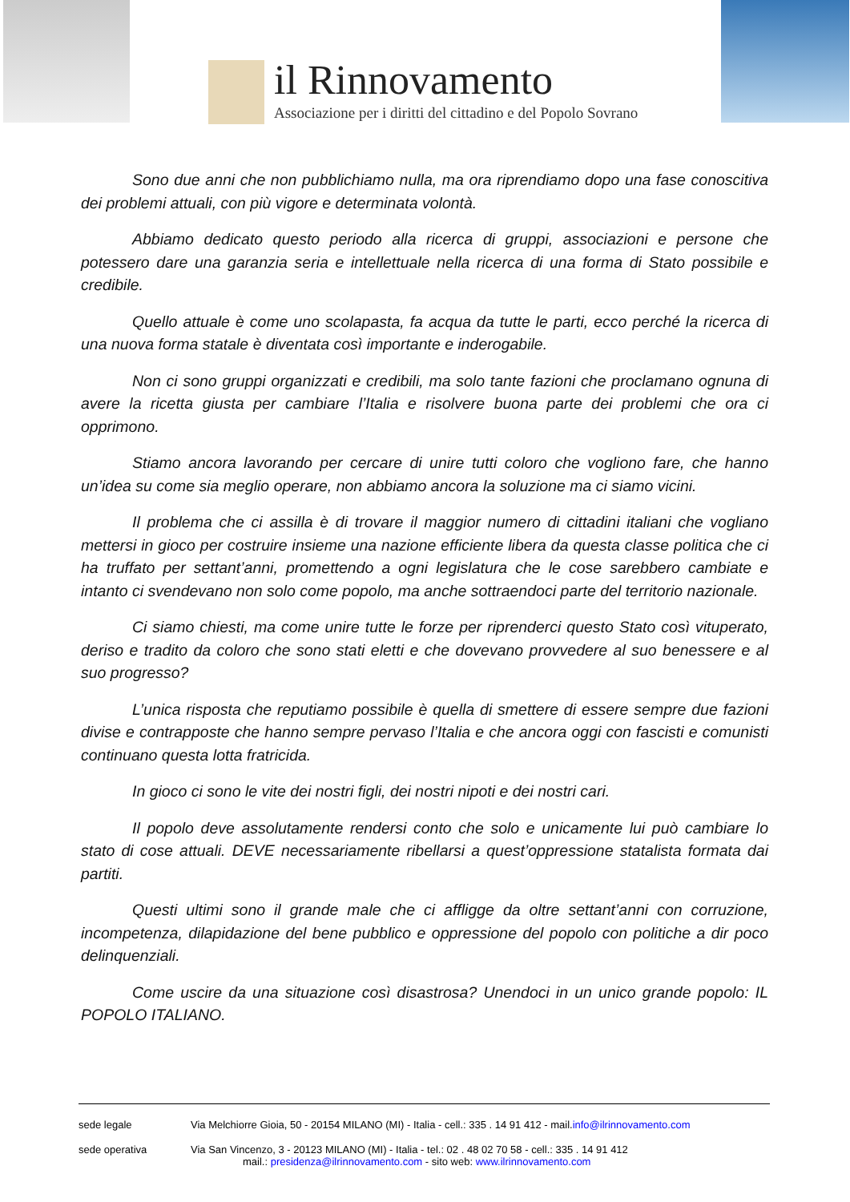il Rinnovamento
Associazione per i diritti del cittadino e del Popolo Sovrano
Sono due anni che non pubblichiamo nulla, ma ora riprendiamo dopo una fase conoscitiva dei problemi attuali, con più vigore e determinata volontà.
Abbiamo dedicato questo periodo alla ricerca di gruppi, associazioni e persone che potessero dare una garanzia seria e intellettuale nella ricerca di una forma di Stato possibile e credibile.
Quello attuale è come uno scolapasta, fa acqua da tutte le parti, ecco perché la ricerca di una nuova forma statale è diventata così importante e inderogabile.
Non ci sono gruppi organizzati e credibili, ma solo tante fazioni che proclamano ognuna di avere la ricetta giusta per cambiare l’Italia e risolvere buona parte dei problemi che ora ci opprimono.
Stiamo ancora lavorando per cercare di unire tutti coloro che vogliono fare, che hanno un’idea su come sia meglio operare, non abbiamo ancora la soluzione ma ci siamo vicini.
Il problema che ci assilla è di trovare il maggior numero di cittadini italiani che vogliano mettersi in gioco per costruire insieme una nazione efficiente libera da questa classe politica che ci ha truffato per settant’anni, promettendo a ogni legislatura che le cose sarebbero cambiate e intanto ci svendevano non solo come popolo, ma anche sottraendoci parte del territorio nazionale.
Ci siamo chiesti, ma come unire tutte le forze per riprenderci questo Stato così vituperato, deriso e tradito da coloro che sono stati eletti e che dovevano provvedere al suo benessere e al suo progresso?
L’unica risposta che reputiamo possibile è quella di smettere di essere sempre due fazioni divise e contrapposte che hanno sempre pervaso l’Italia e che ancora oggi con fascisti e comunisti continuano questa lotta fratricida.
In gioco ci sono le vite dei nostri figli, dei nostri nipoti e dei nostri cari.
Il popolo deve assolutamente rendersi conto che solo e unicamente lui può cambiare lo stato di cose attuali. DEVE necessariamente ribellarsi a quest’oppressione statalista formata dai partiti.
Questi ultimi sono il grande male che ci affligge da oltre settant’anni con corruzione, incompetenza, dilapidazione del bene pubblico e oppressione del popolo con politiche a dir poco delinquenziali.
Come uscire da una situazione così disastrosa? Unendoci in un unico grande popolo: IL POPOLO ITALIANO.
sede legale Via Melchiorre Gioia, 50 - 20154 MILANO (MI) - Italia - cell.: 335 . 14 91 412 - mail.info@ilrinnovamento.com
sede operativa Via San Vincenzo, 3 - 20123 MILANO (MI) - Italia - tel.: 02 . 48 02 70 58 - cell.: 335 . 14 91 412
mail.: presidenza@ilrinnovamento.com - sito web: www.ilrinnovamento.com